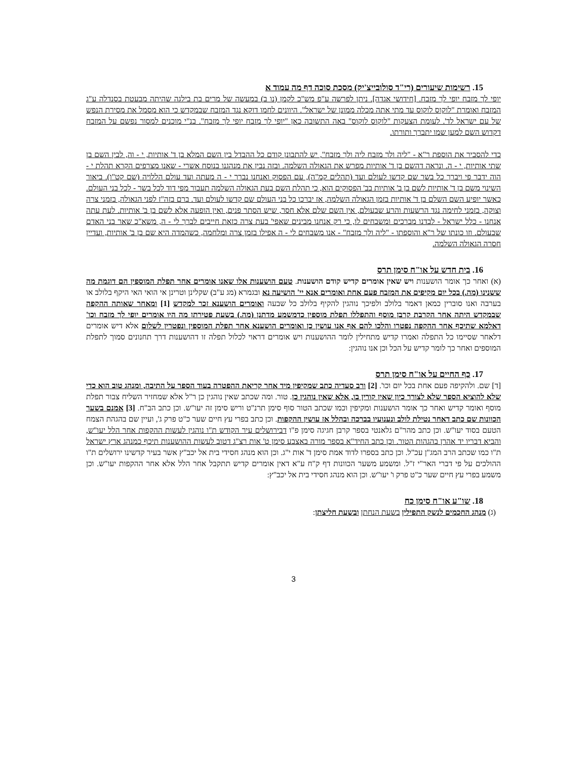15. רשימות שיעורים (רי"ד סולובייצ'יק) מסכת סוכה דף מה עמוד א
יופי לך מזבח יופי לך מזבח. [חידושי אגדה]. ניתן לפרשה ע"פ מש"כ לקמן (נו ב) במעשה של מרים בת בילגה שהיתה מבעטת בסנדלה ע"ג המזבח ואומרת "לוקוס לוקוס עד מתי אתה מכלה ממונן של ישראל". היוונים לחמו דוקא נגד המזבח שבמקדש כי הוא מסמל את מסירת הנפש של עם ישראל לד'. לעומת הצעקות "לוקוס לוקוס" באה התשובה כאן "יופי לך מזבח יופי לך מזבח". בנ"י מוכנים למסור נפשם על המזבח דקדוש השם למען שמו יתברך ותורתו.
כדי להסביר את הוספת ר"א - "ליה ולך מזבח ליה ולך מזבח", יש להתבונן קודם כל ההבדל בין השם המלא בן ד' אותיות, י - וה, לבין השם בן שתי אותיות, י - ה. ונראה דהשם בן ד' אותיות מפרש את הגאולה השלמה. ובזה נבין את מנהגנו בנוסח אשרי - שאנו מצרפים הקרא תהלת י - הוה ידבר פי ויברך כל בשר שם קדשו לעולם ועד (תהלים קמ"ה), עם הפסוק ואנחנו נברך י - ה מעתה ועד עולם הללויה (שם קט"ו). ביאור השינוי משם בן ד' אותיות לשם בן ב' אותיות בב' הפסוקים הוא, כי תהלת השם בעת הגאולה השלמה תעבור מפי דוד לכל בשר - לכל בני העולם. כאשר יופיע השם השלם בן ד' אותיות בזמן הגאולה השלמה, אז יברכו כל בני העולם שם קדשו לעולם ועד. ברם בזה"ז לפני הגאולה, בזמני צרה וצוקה, בזמני לחימה נגד הרשעות והרע שבעולם, אין השם שלם אלא חסר, שיש הסתר פנים, ואין הופעה אלא לשם בן ב' אותיות. לעת עתה אנחנו - כלל ישראל - לבדנו מברכים ומשבחים לו, כי רק אנחנו מבינים שאפי' בעת צרה כזאת חייבים לברך לי - ה, משא"כ שאר בני האדם שבעולם. וזו כונתו של ר"א והוספתו - "ליה ולך מזבח" - אנו משבחים לי - ה אפילו בזמן צרה ומלחמה, כשהמדה היא שם בן ב' אותיות, ועדיין חסרה הגאולה השלמה.
16. בית חדש על או"ח סימן תרס
(א) ואחר כך אומר הושענות ויש שאין אומרים קדיש קודם הושענות. טעם הושענות אלו שאנו אומרים אחר תפלת המוספין הם דוגמת מה ששנינו (מה.) בכל יום מקיפים את המזבח פעם אחת ואומרים אנא יי' הושיעה נא ובגמרא (מג ע"ב) שקלינן וטרינן אי הואי האי היקף בלולב או בערבה ואנו סוברין כמאן דאמר בלולב ולפיכך נוהגין להקיף בלולב כל שבעה ואומרים הושענא זכר למקדש [1] ומאחר שאותה ההקפה שבמקדש היתה אחר הקרבת קרבן מוסף והתפללו תפלת מוספין כדמשמע מדתנן (מה.) בשעת פטירתן מה היו אומרים יופי לך מזבח וכו' דאלמא שתיכף אחר ההקפה נפטרו והלכו להם אף אנו עושין כן ואומרים הושענא אחר תפלת המוספין ונפטרין לשלום אלא דיש אומרים דלאחר שסיימו כל התפלה ואמרו קדיש מתחילין לומר ההושענות ויש אומרים דראוי לכלול תפלה זו דהושענות דרך תחנונים סמוך לתפלת המוספים ואחר כך לומר קדיש על הכל וכן אנו נוהגין:
17. כף החיים על או"ח סימן תרס
[ד] שם. ולהקיפה פעם אחת בכל יום וכו'. [2] ורב סעדיה כתב שמקיפין מיד אחר קריאת ההפטרה בעוד הספר על התיבה, ומנהג טוב הוא כדי שלא להוציא הספר שלא לצורך כיון שאין קורין בו, אלא שאין נוהגין כן. טור. ומה שכתב שאין נוהגין כן ר"ל אלא שמחזיר השליח צבור תפלת מוסף ואומר קדיש ואחר כך אומר הושענות ומקיפין וכמו שכתב הטור סוף סימן תרנ"ט וריש סימן זה יעו"ש. וכן כתב הב"ח. [3] אמנם בשער הכוונות שם כתב דאחר נטילת לולב ונענועיו בברכה ובהלל אז עושין ההקפות. וכן כתב בפרי עץ חיים שער כ"ט פרק ג', ועיין שם בהגהת הצמח הטעם בסוד יעו"ש. וכן כתב מהר"ם גלאנטי בספר קרבן חגיגה סימן פ"ו דבירושלים עיר הקודש ת"ו נוהגין לעשות ההקפות אחר הלל יעו"ש, והביא דבריו יד אהרן בהגהות הטור. וכן כתב החיד"א בספר מורה באצבע סימן ט' אות רצ"ג דטוב לעשות ההושענות תיכף כמנהג ארץ ישראל ת"ו כמו שכתב הרב המג"ן עכ"ל. וכן כתב בספרו לדוד אמת סימן ד' אות י"ג. וכן הוא מנהג חסידי בית אל יכב"ץ אשר בעיר קדשינו ירושלים ת"ו ההולכים על פי דברי האר"י ז"ל. ומשמע משער הכוונות דף ק"ח ע"א דאין אומרים קדיש תתקבל אחר הלל אלא אחר ההקפות יעו"ש. וכן משמע בפרי עץ חיים שער כ"ט פרק ו' יעו"ש. וכן הוא מנהג חסידי בית אל יכב"ץ:
18. שו"ע או"ח סימן כח
(ג) מנהג החכמים לנשק התפילין בשעת הנחתן ובשעת חליצתן:
3